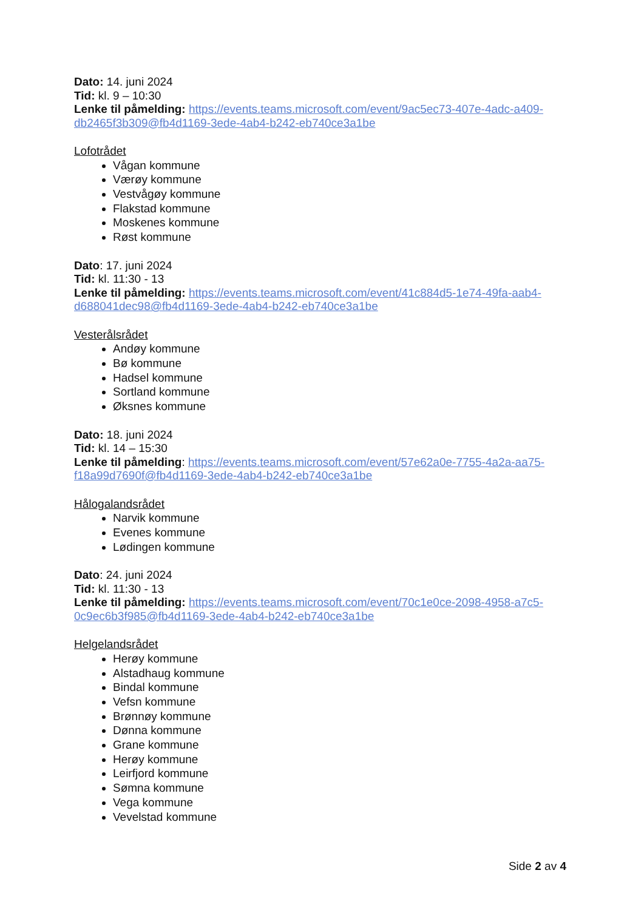Dato: 14. juni 2024
Tid: kl. 9 – 10:30
Lenke til påmelding: https://events.teams.microsoft.com/event/9ac5ec73-407e-4adc-a409-db2465f3b309@fb4d1169-3ede-4ab4-b242-eb740ce3a1be
Lofotrådet
Vågan kommune
Værøy kommune
Vestvågøy kommune
Flakstad kommune
Moskenes kommune
Røst kommune
Dato: 17. juni 2024
Tid: kl. 11:30 - 13
Lenke til påmelding: https://events.teams.microsoft.com/event/41c884d5-1e74-49fa-aab4-d688041dec98@fb4d1169-3ede-4ab4-b242-eb740ce3a1be
Vesterålsrådet
Andøy kommune
Bø kommune
Hadsel kommune
Sortland kommune
Øksnes kommune
Dato: 18. juni 2024
Tid: kl. 14 – 15:30
Lenke til påmelding: https://events.teams.microsoft.com/event/57e62a0e-7755-4a2a-aa75-f18a99d7690f@fb4d1169-3ede-4ab4-b242-eb740ce3a1be
Hålogalandsrådet
Narvik kommune
Evenes kommune
Lødingen kommune
Dato: 24. juni 2024
Tid: kl. 11:30 - 13
Lenke til påmelding: https://events.teams.microsoft.com/event/70c1e0ce-2098-4958-a7c5-0c9ec6b3f985@fb4d1169-3ede-4ab4-b242-eb740ce3a1be
Helgelandsrådet
Herøy kommune
Alstadhaug kommune
Bindal kommune
Vefsn kommune
Brønnøy kommune
Dønna kommune
Grane kommune
Herøy kommune
Leirfjord kommune
Sømna kommune
Vega kommune
Vevelstad kommune
Side 2 av 4